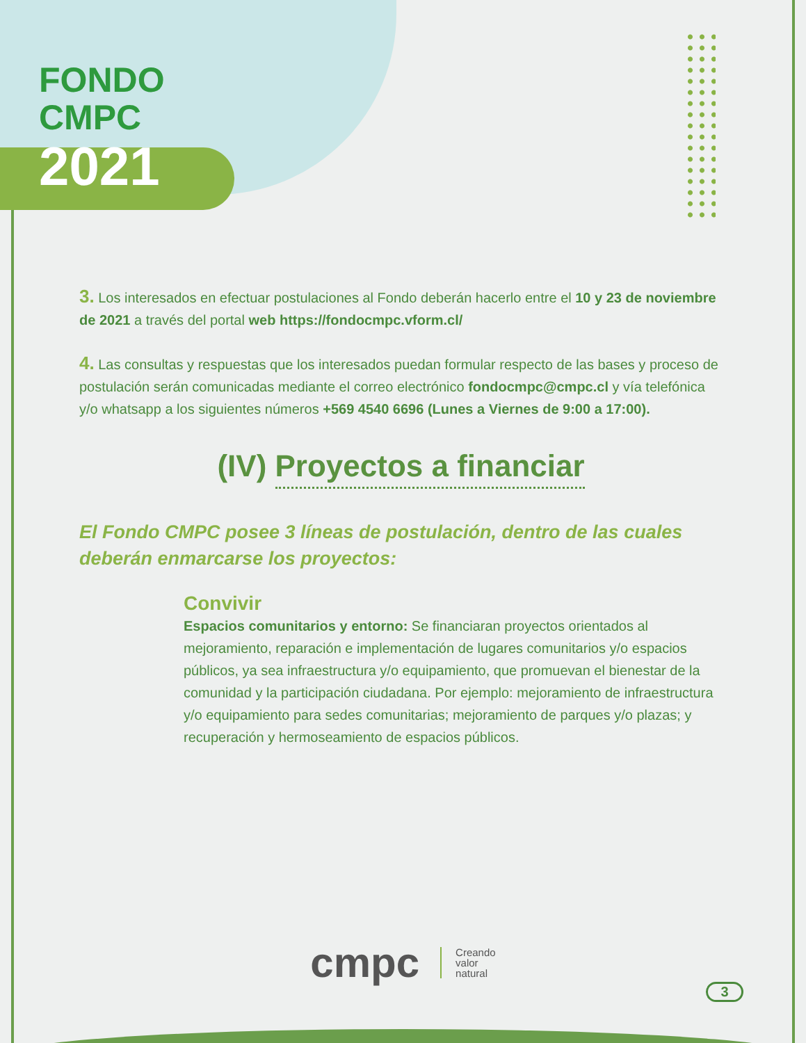FONDO
CMPC
2021
3. Los interesados en efectuar postulaciones al Fondo deberán hacerlo entre el 10 y 23 de noviembre de 2021 a través del portal web https://fondocmpc.vform.cl/
4. Las consultas y respuestas que los interesados puedan formular respecto de las bases y proceso de postulación serán comunicadas mediante el correo electrónico fondocmpc@cmpc.cl y vía telefónica y/o whatsapp a los siguientes números +569 4540 6696 (Lunes a Viernes de 9:00 a 17:00).
(IV) Proyectos a financiar
El Fondo CMPC posee 3 líneas de postulación, dentro de las cuales deberán enmarcarse los proyectos:
Convivir
Espacios comunitarios y entorno: Se financiaran proyectos orientados al mejoramiento, reparación e implementación de lugares comunitarios y/o espacios públicos, ya sea infraestructura y/o equipamiento, que promuevan el bienestar de la comunidad y la participación ciudadana. Por ejemplo: mejoramiento de infraestructura y/o equipamiento para sedes comunitarias; mejoramiento de parques y/o plazas; y recuperación y hermoseamiento de espacios públicos.
cmpc Creando
valor
natural
3